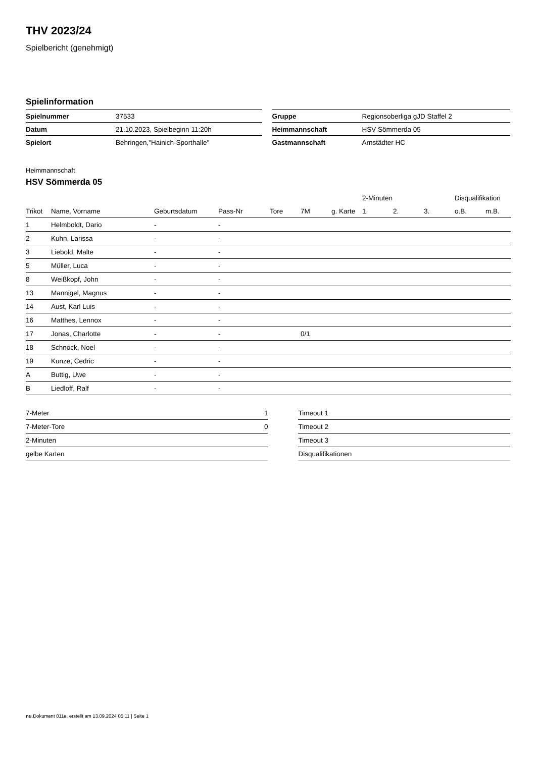THV 2023/24
Spielbericht (genehmigt)
Spielinformation
| Spielnummer | 37533 |
| Datum | 21.10.2023, Spielbeginn 11:20h |
| Spielort | Behringen,"Hainich-Sporthalle" |
| Gruppe | Regionsoberliga gJD Staffel 2 |
| Heimmannschaft | HSV Sömmerda 05 |
| Gastmannschaft | Arnstädter HC |
Heimmannschaft
HSV Sömmerda 05
| | | | | | | | 2-Minuten | | | Disqualifikation | |
| --- | --- | --- | --- | --- | --- | --- | --- | --- | --- | --- | --- |
| Trikot | Name, Vorname | Geburtsdatum | Pass-Nr | Tore | 7M | g. Karte | 1. | 2. | 3. | o.B. | m.B. |
| 1 | Helmboldt, Dario | - | - | | | | | | | | |
| 2 | Kuhn, Larissa | - | - | | | | | | | | |
| 3 | Liebold, Malte | - | - | | | | | | | | |
| 5 | Müller, Luca | - | - | | | | | | | | |
| 8 | Weißkopf, John | - | - | | | | | | | | |
| 13 | Mannigel, Magnus | - | - | | | | | | | | |
| 14 | Aust, Karl Luis | - | - | | | | | | | | |
| 16 | Matthes, Lennox | - | - | | | | | | | | |
| 17 | Jonas, Charlotte | - | - | | 0/1 | | | | | | |
| 18 | Schnock, Noel | - | - | | | | | | | | |
| 19 | Kunze, Cedric | - | - | | | | | | | | |
| A | Buttig, Uwe | - | - | | | | | | | | |
| B | Liedloff, Ralf | - | - | | | | | | | | |
| 7-Meter | 1 |
| 7-Meter-Tore | 0 |
| 2-Minuten | |
| gelbe Karten | |
| Timeout 1 |
| Timeout 2 |
| Timeout 3 |
| Disqualifikationen |
nu.Dokument 011e, erstellt am 13.09.2024 05:11 | Seite 1